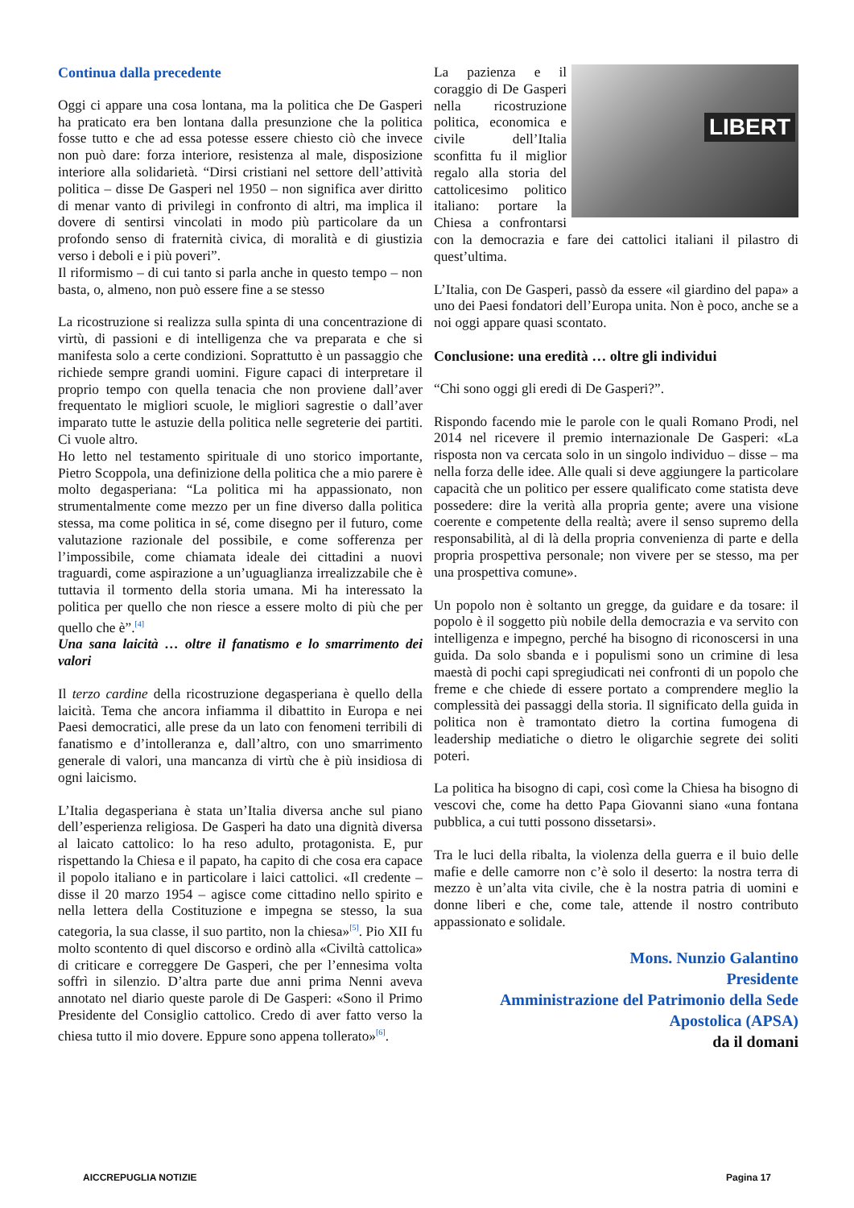Continua dalla precedente
Oggi ci appare una cosa lontana, ma la politica che De Gasperi ha praticato era ben lontana dalla presunzione che la politica fosse tutto e che ad essa potesse essere chiesto ciò che invece non può dare: forza interiore, resistenza al male, disposizione interiore alla solidarietà. “Dirsi cristiani nel settore dell’attività politica – disse De Gasperi nel 1950 – non significa aver diritto di menar vanto di privilegi in confronto di altri, ma implica il dovere di sentirsi vincolati in modo più particolare da un profondo senso di fraternità civica, di moralità e di giustizia verso i deboli e i più poveri”.
Il riformismo – di cui tanto si parla anche in questo tempo – non basta, o, almeno, non può essere fine a se stesso
La ricostruzione si realizza sulla spinta di una concentrazione di virtù, di passioni e di intelligenza che va preparata e che si manifesta solo a certe condizioni. Soprattutto è un passaggio che richiede sempre grandi uomini. Figure capaci di interpretare il proprio tempo con quella tenacia che non proviene dall’aver frequentato le migliori scuole, le migliori sagrestie o dall’aver imparato tutte le astuzie della politica nelle segreterie dei partiti. Ci vuole altro.
Ho letto nel testamento spirituale di uno storico importante, Pietro Scoppola, una definizione della politica che a mio parere è molto degasperiana: “La politica mi ha appassionato, non strumentalmente come mezzo per un fine diverso dalla politica stessa, ma come politica in sé, come disegno per il futuro, come valutazione razionale del possibile, e come sofferenza per l’impossibile, come chiamata ideale dei cittadini a nuovi traguardi, come aspirazione a un’uguaglianza irrealizzabile che è tuttavia il tormento della storia umana. Mi ha interessato la politica per quello che non riesce a essere molto di più che per quello che è”.<sup>[4]</sup>
Una sana laicità … oltre il fanatismo e lo smarrimento dei valori
Il terzo cardine della ricostruzione degasperiana è quello della laicità. Tema che ancora infiamma il dibattito in Europa e nei Paesi democratici, alle prese da un lato con fenomeni terribili di fanatismo e d’intolleranza e, dall’altro, con uno smarrimento generale di valori, una mancanza di virtù che è più insidiosa di ogni laicismo.
L’Italia degasperiana è stata un’Italia diversa anche sul piano dell’esperienza religiosa. De Gasperi ha dato una dignità diversa al laicato cattolico: lo ha reso adulto, protagonista. E, pur rispettando la Chiesa e il papato, ha capito di che cosa era capace il popolo italiano e in particolare i laici cattolici. «Il credente – disse il 20 marzo 1954 – agisce come cittadino nello spirito e nella lettera della Costituzione e impegna se stesso, la sua categoria, la sua classe, il suo partito, non la chiesa»<sup>[5]</sup>. Pio XII fu molto scontento di quel discorso e ordinò alla «Civiltà cattolica» di criticare e correggere De Gasperi, che per l’ennesima volta soffrì in silenzio. D’altra parte due anni prima Nenni aveva annotato nel diario queste parole di De Gasperi: «Sono il Primo Presidente del Consiglio cattolico. Credo di aver fatto verso la chiesa tutto il mio dovere. Eppure sono appena tollerato»<sup>[6]</sup>.
LIBERT
La pazienza e il coraggio di De Gasperi nella ricostruzione politica, economica e civile dell’Italia sconfitta fu il miglior regalo alla storia del cattolicesimo politico italiano: portare la Chiesa a confrontarsi con la democrazia e fare dei cattolici italiani il pilastro di quest’ultima.
L’Italia, con De Gasperi, passò da essere «il giardino del papa» a uno dei Paesi fondatori dell’Europa unita. Non è poco, anche se a noi oggi appare quasi scontato.
Conclusione: una eredità … oltre gli individui
“Chi sono oggi gli eredi di De Gasperi?”.
Rispondo facendo mie le parole con le quali Romano Prodi, nel 2014 nel ricevere il premio internazionale De Gasperi: «La risposta non va cercata solo in un singolo individuo – disse – ma nella forza delle idee. Alle quali si deve aggiungere la particolare capacità che un politico per essere qualificato come statista deve possedere: dire la verità alla propria gente; avere una visione coerente e competente della realtà; avere il senso supremo della responsabilità, al di là della propria convenienza di parte e della propria prospettiva personale; non vivere per se stesso, ma per una prospettiva comune».
Un popolo non è soltanto un gregge, da guidare e da tosare: il popolo è il soggetto più nobile della democrazia e va servito con intelligenza e impegno, perché ha bisogno di riconoscersi in una guida. Da solo sbanda e i populismi sono un crimine di lesa maestà di pochi capi spregiudicati nei confronti di un popolo che freme e che chiede di essere portato a comprendere meglio la complessità dei passaggi della storia. Il significato della guida in politica non è tramontato dietro la cortina fumogena di leadership mediatiche o dietro le oligarchie segrete dei soliti poteri.
La politica ha bisogno di capi, così come la Chiesa ha bisogno di vescovi che, come ha detto Papa Giovanni siano «una fontana pubblica, a cui tutti possono dissetarsi».
Tra le luci della ribalta, la violenza della guerra e il buio delle mafie e delle camorre non c’è solo il deserto: la nostra terra di mezzo è un’alta vita civile, che è la nostra patria di uomini e donne liberi e che, come tale, attende il nostro contributo appassionato e solidale.
Mons. Nunzio Galantino
Presidente
Amministrazione del Patrimonio della Sede Apostolica (APSA)
da il domani
AICCREPUGLIA NOTIZIE Pagina 17